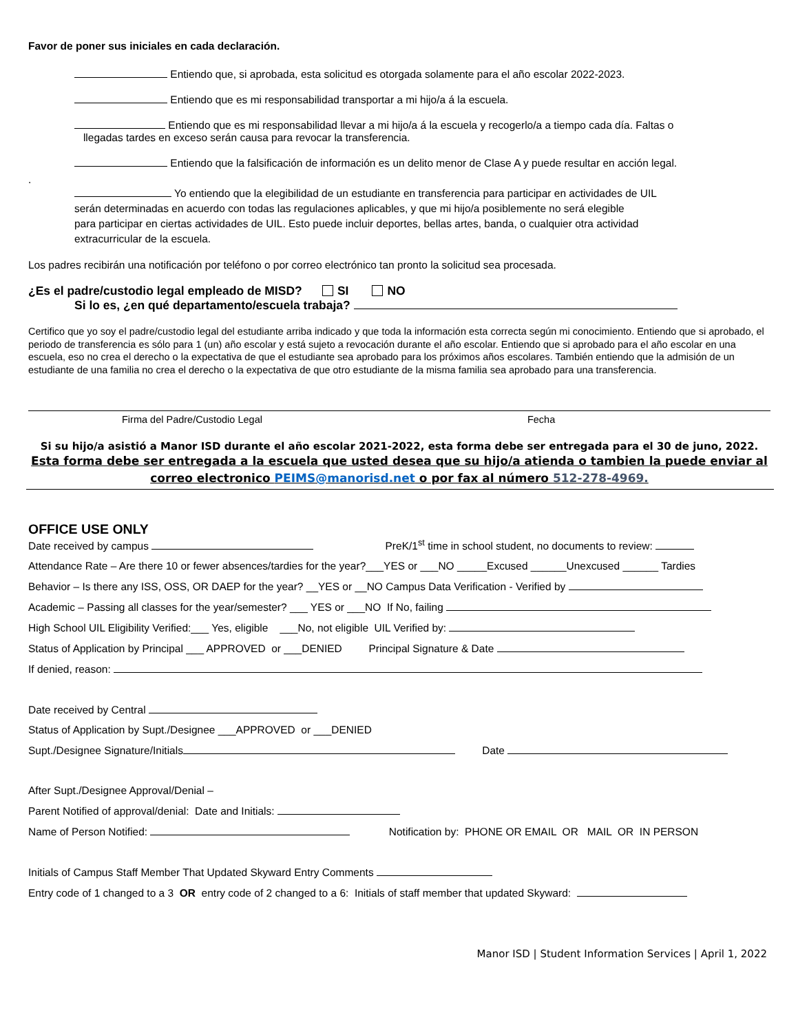Favor de poner sus iniciales en cada declaración.
Entiendo que, si aprobada, esta solicitud es otorgada solamente para el año escolar 2022-2023.
Entiendo que es mi responsabilidad transportar a mi hijo/a á la escuela.
Entiendo que es mi responsabilidad llevar a mi hijo/a á la escuela y recogerlo/a a tiempo cada día. Faltas o
llegadas tardes en exceso serán causa para revocar la transferencia.
Entiendo que la falsificación de información es un delito menor de Clase A y puede resultar en acción legal.
.
Yo entiendo que la elegibilidad de un estudiante en transferencia para participar en actividades de UIL
serán determinadas en acuerdo con todas las regulaciones aplicables, y que mi hijo/a posiblemente no será elegible
para participar en ciertas actividades de UIL. Esto puede incluir deportes, bellas artes, banda, o cualquier otra actividad
extracurricular de la escuela.
Los padres recibirán una notificación por teléfono o por correo electrónico tan pronto la solicitud sea procesada.
¿Es el padre/custodio legal empleado de MISD? SI NO
Si lo es, ¿en qué departamento/escuela trabaja?
Certifico que yo soy el padre/custodio legal del estudiante arriba indicado y que toda la información esta correcta según mi conocimiento. Entiendo que si aprobado, el periodo de transferencia es sólo para 1 (un) año escolar y está sujeto a revocación durante el año escolar. Entiendo que si aprobado para el año escolar en una escuela, eso no crea el derecho o la expectativa de que el estudiante sea aprobado para los próximos años escolares. También entiendo que la admisión de un estudiante de una familia no crea el derecho o la expectativa de que otro estudiante de la misma familia sea aprobado para una transferencia.
Firma del Padre/Custodio Legal Fecha
Si su hijo/a asistió a Manor ISD durante el año escolar 2021-2022, esta forma debe ser entregada para el 30 de juno, 2022.
Esta forma debe ser entregada a la escuela que usted desea que su hijo/a atienda o tambien la puede enviar al correo electronico PEIMS@manorisd.net o por fax al número 512-278-4969.
OFFICE USE ONLY
Date received by campus PreK/1<sup>st</sup> time in school student, no documents to review:
Attendance Rate – Are there 10 or fewer absences/tardies for the year?___YES or ___NO _____Excused ______Unexcused ______ Tardies
Behavior – Is there any ISS, OSS, OR DAEP for the year? __YES or __NO Campus Data Verification - Verified by
Academic – Passing all classes for the year/semester? ___ YES or ___NO If No, failing
High School UIL Eligibility Verified:___ Yes, eligible ___No, not eligible UIL Verified by:
Status of Application by Principal ___ APPROVED or ___DENIED Principal Signature & Date
If denied, reason:
Date received by Central
Status of Application by Supt./Designee ___APPROVED or ___DENIED
Supt./Designee Signature/Initials Date
After Supt./Designee Approval/Denial –
Parent Notified of approval/denial: Date and Initials:
Name of Person Notified: Notification by: PHONE OR EMAIL OR MAIL OR IN PERSON
Initials of Campus Staff Member That Updated Skyward Entry Comments
Entry code of 1 changed to a 3 OR entry code of 2 changed to a 6: Initials of staff member that updated Skyward:
Manor ISD | Student Information Services | April 1, 2022